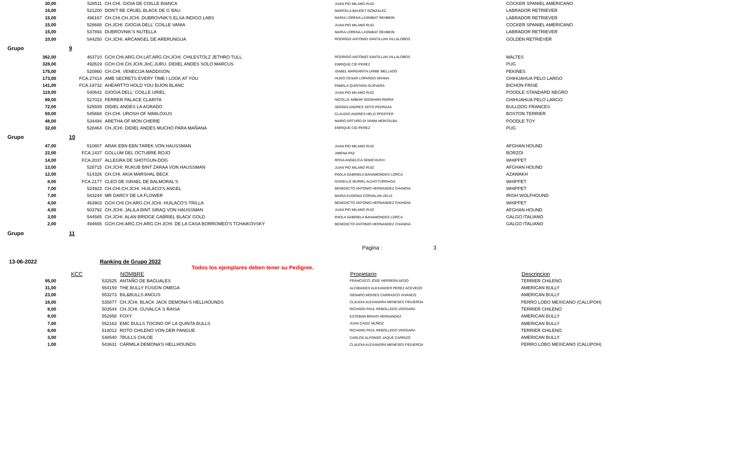| 30,00 | 528511 | CH.CHI. GIOIA DE COILLE BIANCA | JUAN PIO MILANO RUIZ | COCKER SPANIEL AMERICANO |
| 16,00 | 521200 | DON'T BE CRUEL BLACK DE G`BAU | MARCELA BAUDET GONZALEZ | LABRADOR RETRIEVER |
| 15,00 | 496167 | CH.CHI.CH.JCHI. DUBROVNIK'S ELSA INDIGO LABS | MARIA LORENA LASNIBAT REHBEIN | LABRADOR RETRIEVER |
| 15,00 | 528688 | CH.JCHI. GIOGIA DELL' COILLE VANIA | JUAN PIO MILANO RUIZ | COCKER SPANIEL AMERICANO |
| 15,00 | 537893 | DUBROVNIK'S NUTELLA | MARIA LORENA LASNIBAT REHBEIN | LABRADOR RETRIEVER |
| 10,00 | 544250 | CH.JCHI. ARCANGEL DE ARERUNGUA | RODRIGO ANTONIO SANTILLAN VILLALOBOS | GOLDEN RETRIEVER |
| Grupo 9 | | | | |
| 362,00 | 463710 | GCH.CHI.ARG.CH.LAT.ARG.CH.JCHI. CHILESTOLZ JETHRO TULL | RODRIGO ANTONIO SANTILLAN VILLALOBOS | MALTES |
| 328,00 | 492619 | GCH.CHI.CH.JCHI.JInC.JURU. DIDIEL ANDES SOLO MARCUS | ENRIQUE CID PEREZ | PUG |
| 175,00 | 520860 | CH.CHI. VENECIJA MADDISON | ISABEL MARGARITA URIBE MELLADO | PEKINES |
| 173,00 | FCA.27414 | AMB SECRETS EVERY TIME I LOOK AT YOU | HUGO CESAR LOPARDO GRANA | CHIHUAHUA PELO LARGO |
| 141,00 | FCA.19732 | AHEARTTO HOLD YOU BIJON BLANC | PAMELA QUINTANA GUEVARA | BICHON FRISE |
| 119,00 | 540642 | GIOGIA DELL' COILLE URIEL | JUAN PIO MILANO RUIZ | POODLE STANDARD NEGRO |
| 89,00 | 527023 | FERRER PALACE CLARITA | NICOLLE AMBAR SEEMANN PARRA | CHIHUAHUA PELO LARGO |
| 72,00 | 525939 | DIDIEL ANDES LA AGRADO | SERGIO ANDRES SOTO PEDRAZA | BULLDOG FRANCES |
| 59,00 | 545668 | CH.CHI. UROSH OF NIMILOXUS | CLAUDIO ANDRES HELD PFEIFFER | BOSTON TERRIER |
| 48,00 | 534494 | ARETHA OF MON CHERIE | MARIO ARTURO DI VANNI MONTALBA | POODLE TOY |
| 32,00 | 528464 | CH.JCHI. DIDIEL ANDES MUCHO PARA MAÑANA | ENRIQUE CID PEREZ | PUG |
| Grupo 10 | | | | |
| 47,00 | 510807 | ARAK EBN EBN TAREK VON HAUSSMAN | JUAN PIO MILANO RUIZ | AFGHAN HOUND |
| 22,00 | FCA.1437 | GOLLUM DEL OCTUBRE ROJO | JIMENA PAZ | BORZOI |
| 14,00 | FCA.2037 | ALLEGRA DE SHOTGUN-DOG | ROSA ANGELICA SEMICHUCH | WHIPPET |
| 13,00 | 528715 | CH.JCHI. RUKUB BINT ZARAA VON HAUSSMAN | JUAN PIO MILANO RUIZ | AFGHAN HOUND |
| 12,00 | 514326 | CH.CHI. AKIA MARSHAL BECK | PAOLA GABRIELA BAHAMONDES LORCA | AZAWAKH |
| 8,00 | FCA.2177 | CLEO DE ISRAEL DE BALMORAL'S | GISSELLE MURIEL ALDAYTURRIAGA | WHIPPET |
| 7,00 | 524923 | CH.CHI.CH.JCHI. HUILACO'S ANGEL | BENEDICTO ANTONIO HERNANDEZ CHANDIA | WHIPPET |
| 7,00 | 543244 | MR DARCY DE LA FLOWER | MARIA EUGENIA CORVALAN VELIZ | IRISH WOLFHOUND |
| 4,00 | 463903 | GCH.CHI.CH.ARG.CH.JCHI. HUILACO'S TRILLA | BENEDICTO ANTONIO HERNANDEZ CHANDIA | WHIPPET |
| 4,00 | 503792 | CH.JCHI. JALILA BINT SIRAQ VON HAUSSMAN | JUAN PIO MILANO RUIZ | AFGHAN HOUND |
| 3,00 | 544585 | CH.JCHI. ALAN BRIDGE GABRIEL BLACK GOLD | PAOLA GABRIELA BAHAMONDES LORCA | GALGO ITALIANO |
| 2,00 | 494665 | GCH.CHI.ARG.CH.ARG.CH.JCHI. DE LA CASA BORROMEO'S TCHAIKOVSKY | BENEDICTO ANTONIO HERNANDEZ CHANDIA | GALGO ITALIANO |
| Grupo 11 | | | | |
Pagina : 3
13-06-2022 Ranking de Grupo 2022
Todos los ejemplares deben tener su Pedigree.
| | KCC | NOMBRE | Propietario | Descripcion |
| --- | --- | --- | --- | --- |
| 95,00 | 532525 | ANTAÑO DE BAGUALES | FRANCISCO JOSE HERRERA AEDO | TERRIER CHILENO |
| 31,00 | 554159 | THE BULLY FUSION OMEGA | ALCIBIADES ALEXANDER PEREZ ACEVEDO | AMERICAN BULLY |
| 23,00 | 553273 | BIL&BULLS ANGUS | GENARO MOISES CARRASCO VIVANCO | AMERICAN BULLY |
| 16,00 | 535877 | CH.JCHI. BLACK JACK DEMONA'S HELLHOUNDS | CLAUDIA ALEXANDRA MENESES FIGUEROA | PERRO LOBO MEXICANO (CALUPOH) |
| 8,00 | 503544 | CH.JCHI. GUVALCA`S RAISA | RICHARD PAUL REBOLLEDO VERGARA | TERRIER CHILENO |
| 8,00 | 552858 | FOXY | ESTEBAN BRAVO HERNANDEZ | AMERICAN BULLY |
| 7,00 | 552163 | EMC BULLS TOCINO OF LA QUINTA BULLS | JUAN CADIZ MUÑOZ | AMERICAN BULLY |
| 6,00 | 518012 | ROTO CHILENO VON DER PANGUE | RICHARD PAUL REBOLLEDO VERGARA | TERRIER CHILENO |
| 3,00 | 548540 | 7BULLS CHLOE | CARLOS ALFONSO JAQUE CARRIZO | AMERICAN BULLY |
| 1,00 | 543631 | CARMILA DEMONA'S HELLHOUNDS | CLAUDIA ALEXANDRA MENESES FIGUEROA | PERRO LOBO MEXICANO (CALUPOH) |